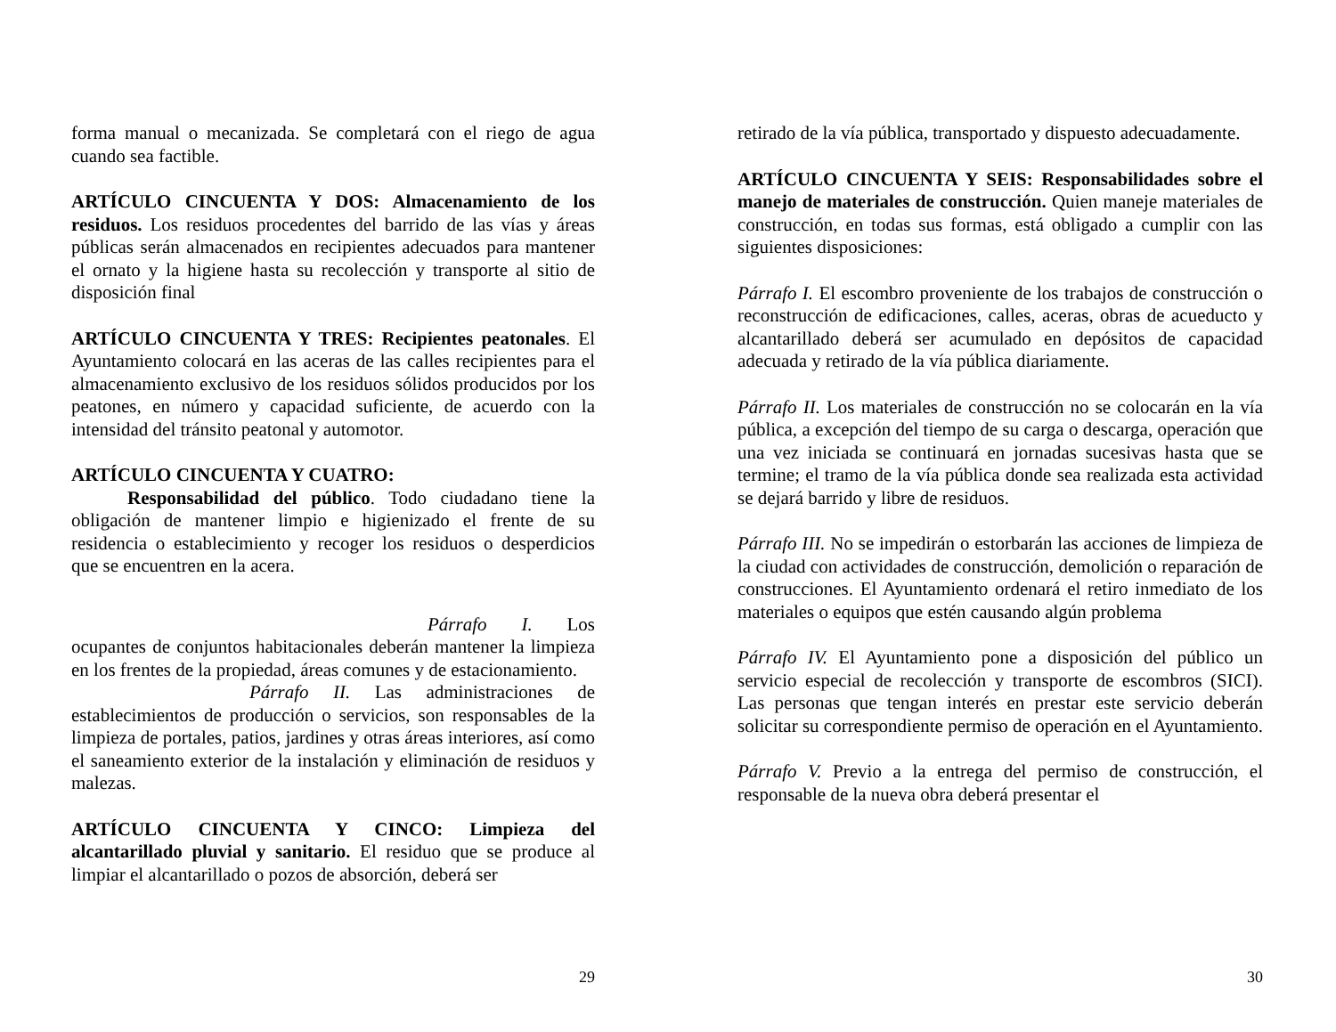forma manual o mecanizada. Se completará con el riego de agua cuando sea factible.
ARTÍCULO CINCUENTA Y DOS: Almacenamiento de los residuos. Los residuos procedentes del barrido de las vías y áreas públicas serán almacenados en recipientes adecuados para mantener el ornato y la higiene hasta su recolección y transporte al sitio de disposición final
ARTÍCULO CINCUENTA Y TRES: Recipientes peatonales. El Ayuntamiento colocará en las aceras de las calles recipientes para el almacenamiento exclusivo de los residuos sólidos producidos por los peatones, en número y capacidad suficiente, de acuerdo con la intensidad del tránsito peatonal y automotor.
ARTÍCULO CINCUENTA Y CUATRO:
   Responsabilidad del público. Todo ciudadano tiene la obligación de mantener limpio e higienizado el frente de su residencia o establecimiento y recoger los residuos o desperdicios que se encuentren en la acera.
Párrafo I. Los ocupantes de conjuntos habitacionales deberán mantener la limpieza en los frentes de la propiedad, áreas comunes y de estacionamiento.
Párrafo II. Las administraciones de establecimientos de producción o servicios, son responsables de la limpieza de portales, patios, jardines y otras áreas interiores, así como el saneamiento exterior de la instalación y eliminación de residuos y malezas.
ARTÍCULO CINCUENTA Y CINCO: Limpieza del alcantarillado pluvial y sanitario. El residuo que se produce al limpiar el alcantarillado o pozos de absorción, deberá ser
29
retirado de la vía pública, transportado y dispuesto adecuadamente.
ARTÍCULO CINCUENTA Y SEIS: Responsabilidades sobre el manejo de materiales de construcción. Quien maneje materiales de construcción, en todas sus formas, está obligado a cumplir con las siguientes disposiciones:
Párrafo I. El escombro proveniente de los trabajos de construcción o reconstrucción de edificaciones, calles, aceras, obras de acueducto y alcantarillado deberá ser acumulado en depósitos de capacidad adecuada y retirado de la vía pública diariamente.
Párrafo II. Los materiales de construcción no se colocarán en la vía pública, a excepción del tiempo de su carga o descarga, operación que una vez iniciada se continuará en jornadas sucesivas hasta que se termine; el tramo de la vía pública donde sea realizada esta actividad se dejará barrido y libre de residuos.
Párrafo III. No se impedirán o estorbarán las acciones de limpieza de la ciudad con actividades de construcción, demolición o reparación de construcciones. El Ayuntamiento ordenará el retiro inmediato de los materiales o equipos que estén causando algún problema
Párrafo IV. El Ayuntamiento pone a disposición del público un servicio especial de recolección y transporte de escombros (SICI). Las personas que tengan interés en prestar este servicio deberán solicitar su correspondiente permiso de operación en el Ayuntamiento.
Párrafo V. Previo a la entrega del permiso de construcción, el responsable de la nueva obra deberá presentar el
30